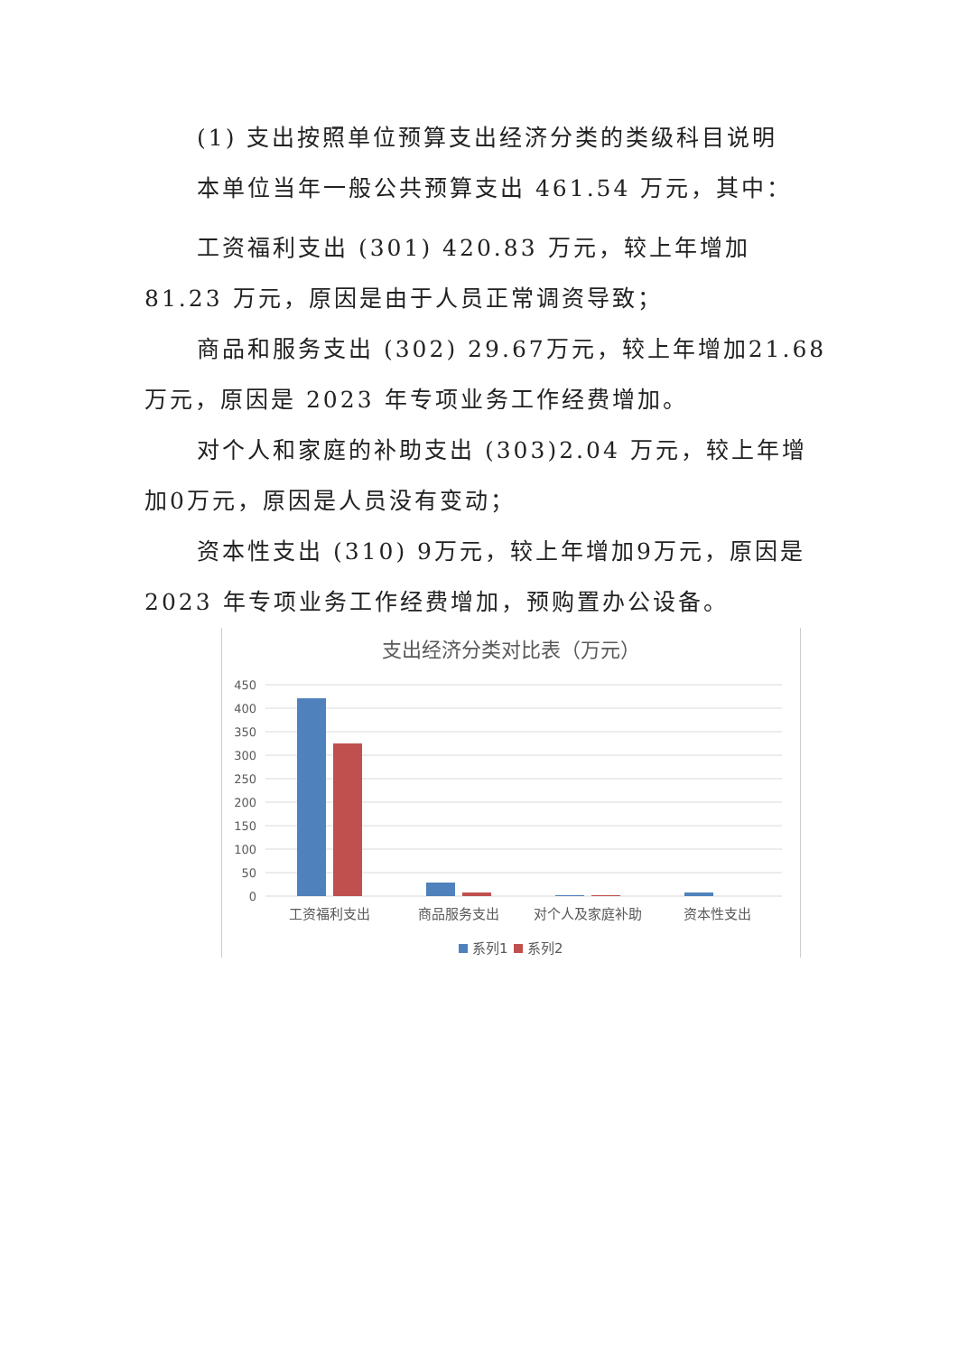(1) 支出按照单位预算支出经济分类的类级科目说明
本单位当年一般公共预算支出 461.54 万元，其中：
工资福利支出 (301) 420.83 万元，较上年增加 81.23 万元，原因是由于人员正常调资导致；
商品和服务支出 (302) 29.67万元，较上年增加21.68万元，原因是 2023 年专项业务工作经费增加。
对个人和家庭的补助支出 (303)2.04 万元，较上年增加0万元，原因是人员没有变动；
资本性支出 (310) 9万元，较上年增加9万元，原因是2023 年专项业务工作经费增加，预购置办公设备。
支出经济分类对比表（万元）
450
400
350
300
250
200
150
100
50
0
工资福利支出
商品服务支出
对个人及家庭补助
资本性支出
系列1
系列2